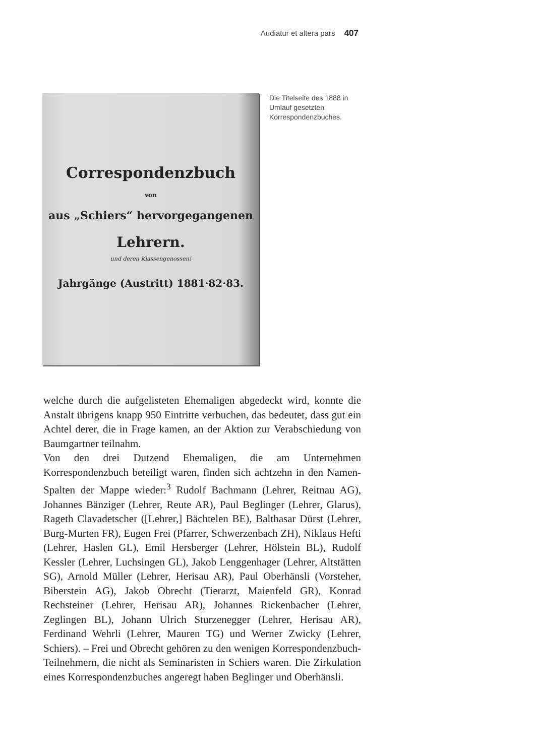Audiatur et altera pars 407
Correspondenzbuch
von
aus „Schiers“ hervorgegangenen
Lehrern.
und deren Klassengenossen!
Jahrgänge (Austritt) 1881·82·83.
Die Titelseite des 1888 in Umlauf gesetzten Korrespondenzbuches.
welche durch die aufgelisteten Ehemaligen abgedeckt wird, konnte die Anstalt übrigens knapp 950 Eintritte verbuchen, das bedeutet, dass gut ein Achtel derer, die in Frage kamen, an der Aktion zur Verabschiedung von Baumgartner teilnahm.
Von den drei Dutzend Ehemaligen, die am Unternehmen Korrespondenzbuch beteiligt waren, finden sich achtzehn in den Namen-Spalten der Mappe wieder:<sup>3</sup> Rudolf Bachmann (Lehrer, Reitnau AG), Johannes Bänziger (Lehrer, Reute AR), Paul Beglinger (Lehrer, Glarus), Rageth Clavadetscher ([Lehrer,] Bächtelen BE), Balthasar Dürst (Lehrer, Burg-Murten FR), Eugen Frei (Pfarrer, Schwerzenbach ZH), Niklaus Hefti (Lehrer, Haslen GL), Emil Hersberger (Lehrer, Hölstein BL), Rudolf Kessler (Lehrer, Luchsingen GL), Jakob Lenggenhager (Lehrer, Altstätten SG), Arnold Müller (Lehrer, Herisau AR), Paul Oberhänsli (Vorsteher, Biberstein AG), Jakob Obrecht (Tierarzt, Maienfeld GR), Konrad Rechsteiner (Lehrer, Herisau AR), Johannes Rickenbacher (Lehrer, Zeglingen BL), Johann Ulrich Sturzenegger (Lehrer, Herisau AR), Ferdinand Wehrli (Lehrer, Mauren TG) und Werner Zwicky (Lehrer, Schiers). – Frei und Obrecht gehören zu den wenigen Korrespondenzbuch-Teilnehmern, die nicht als Seminaristen in Schiers waren. Die Zirkulation eines Korrespondenzbuches angeregt haben Beglinger und Oberhänsli.